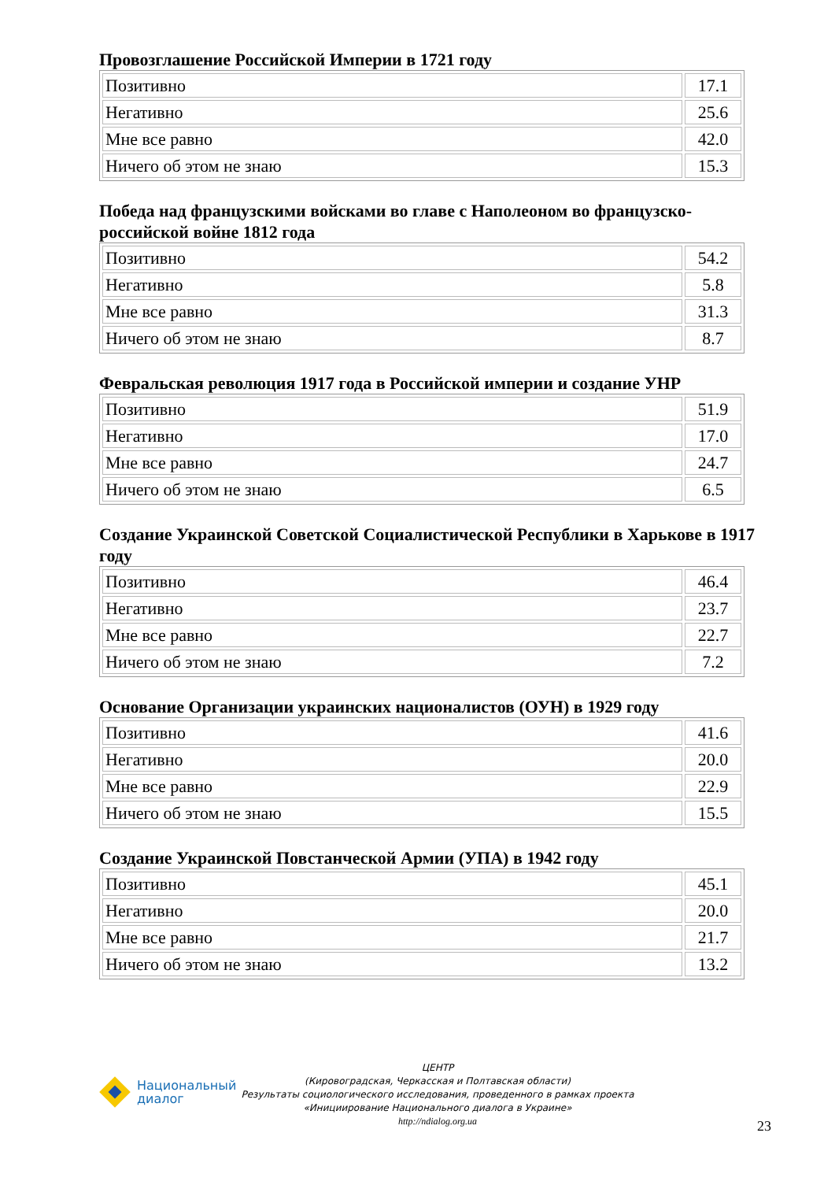Провозглашение Российской Империи в 1721 году
| Позитивно | 17.1 |
| Негативно | 25.6 |
| Мне все равно | 42.0 |
| Ничего об этом не знаю | 15.3 |
Победа над французскими войсками во главе с Наполеоном во французско-российской войне 1812 года
| Позитивно | 54.2 |
| Негативно | 5.8 |
| Мне все равно | 31.3 |
| Ничего об этом не знаю | 8.7 |
Февральская революция 1917 года в Российской империи и создание УНР
| Позитивно | 51.9 |
| Негативно | 17.0 |
| Мне все равно | 24.7 |
| Ничего об этом не знаю | 6.5 |
Создание Украинской Советской Социалистической Республики в Харькове в 1917 году
| Позитивно | 46.4 |
| Негативно | 23.7 |
| Мне все равно | 22.7 |
| Ничего об этом не знаю | 7.2 |
Основание Организации украинских националистов (ОУН) в 1929 году
| Позитивно | 41.6 |
| Негативно | 20.0 |
| Мне все равно | 22.9 |
| Ничего об этом не знаю | 15.5 |
Создание Украинской Повстанческой Армии (УПА) в 1942 году
| Позитивно | 45.1 |
| Негативно | 20.0 |
| Мне все равно | 21.7 |
| Ничего об этом не знаю | 13.2 |
Национальный
диалог
ЦЕНТР
(Кировоградская, Черкасская и Полтавская области)
Результаты социологического исследования, проведенного в рамках проекта
«Инициирование Национального диалога в Украине»
http://ndialog.org.ua
23